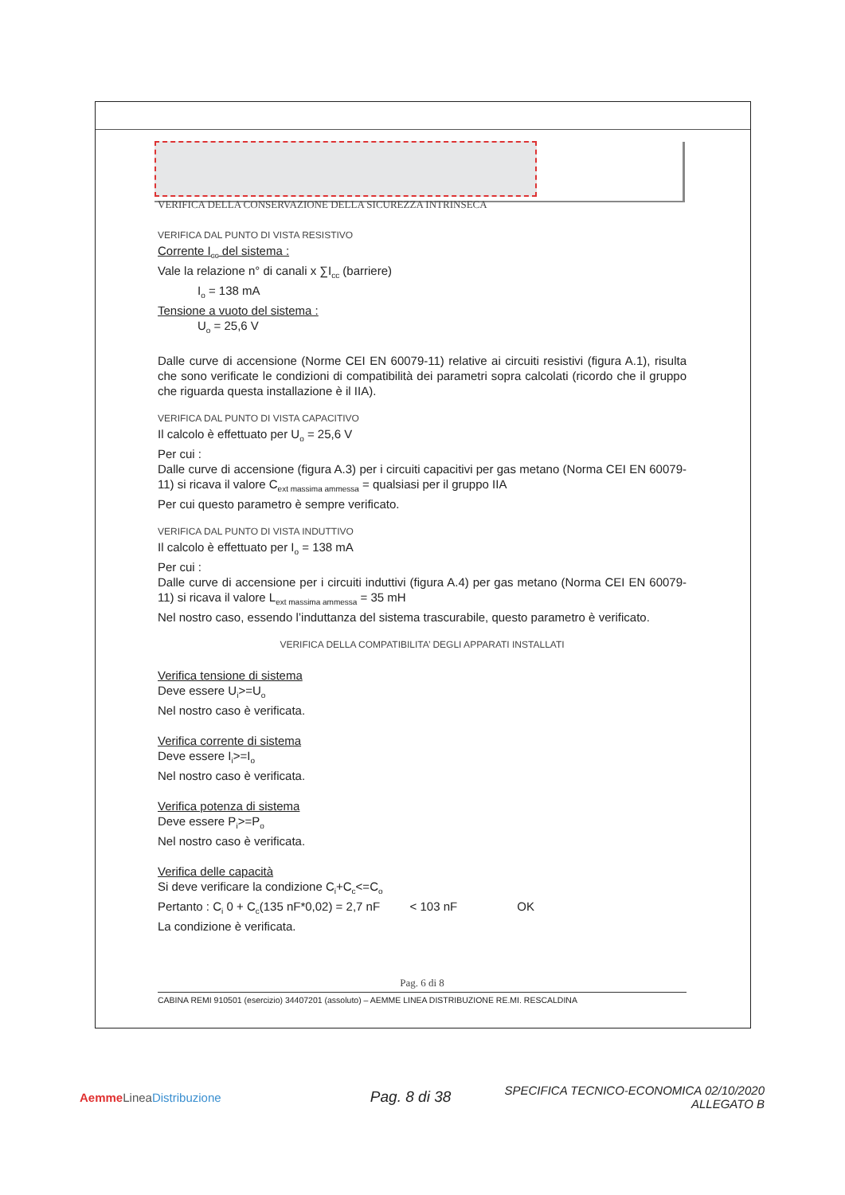VERIFICA DELLA CONSERVAZIONE DELLA SICUREZZA INTRINSECA
VERIFICA DAL PUNTO DI VISTA RESISTIVO
Corrente I<sub>cc</sub> del sistema :
Vale la relazione n° di canali x ∑I<sub>cc</sub> (barriere)
I<sub>o</sub> = 138 mA
Tensione a vuoto del sistema :
U<sub>o</sub> = 25,6 V
Dalle curve di accensione (Norme CEI EN 60079-11) relative ai circuiti resistivi (figura A.1), risulta che sono verificate le condizioni di compatibilità dei parametri sopra calcolati (ricordo che il gruppo che riguarda questa installazione è il IIA).
VERIFICA DAL PUNTO DI VISTA CAPACITIVO
Il calcolo è effettuato per U<sub>o</sub> = 25,6 V
Per cui :
Dalle curve di accensione (figura A.3) per i circuiti capacitivi per gas metano (Norma CEI EN 60079-11) si ricava il valore C<sub>ext massima ammessa</sub> = qualsiasi per il gruppo IIA
Per cui questo parametro è sempre verificato.
VERIFICA DAL PUNTO DI VISTA INDUTTIVO
Il calcolo è effettuato per I<sub>o</sub> = 138 mA
Per cui :
Dalle curve di accensione per i circuiti induttivi (figura A.4) per gas metano (Norma CEI EN 60079-11) si ricava il valore L<sub>ext massima ammessa</sub> = 35 mH
Nel nostro caso, essendo l’induttanza del sistema trascurabile, questo parametro è verificato.
VERIFICA DELLA COMPATIBILITA’ DEGLI APPARATI INSTALLATI
Verifica tensione di sistema
Deve essere U<sub>i</sub>>=U<sub>o</sub>
Nel nostro caso è verificata.
Verifica corrente di sistema
Deve essere I<sub>i</sub>>=I<sub>o</sub>
Nel nostro caso è verificata.
Verifica potenza di sistema
Deve essere P<sub>i</sub>>=P<sub>o</sub>
Nel nostro caso è verificata.
Verifica delle capacità
Si deve verificare la condizione C<sub>i</sub>+C<sub>c</sub><=C<sub>o</sub>
Pertanto : C<sub>i</sub> 0 + C<sub>c</sub>(135 nF*0,02) = 2,7 nF < 103 nF OK
La condizione è verificata.
Pag. 6 di 8
CABINA REMI 910501 (esercizio) 34407201 (assoluto) – AEMME LINEA DISTRIBUZIONE RE.MI. RESCALDINA
Aemme Linea Distribuzione
Pag. 8 di 38
SPECIFICA TECNICO-ECONOMICA 02/10/2020
ALLEGATO B